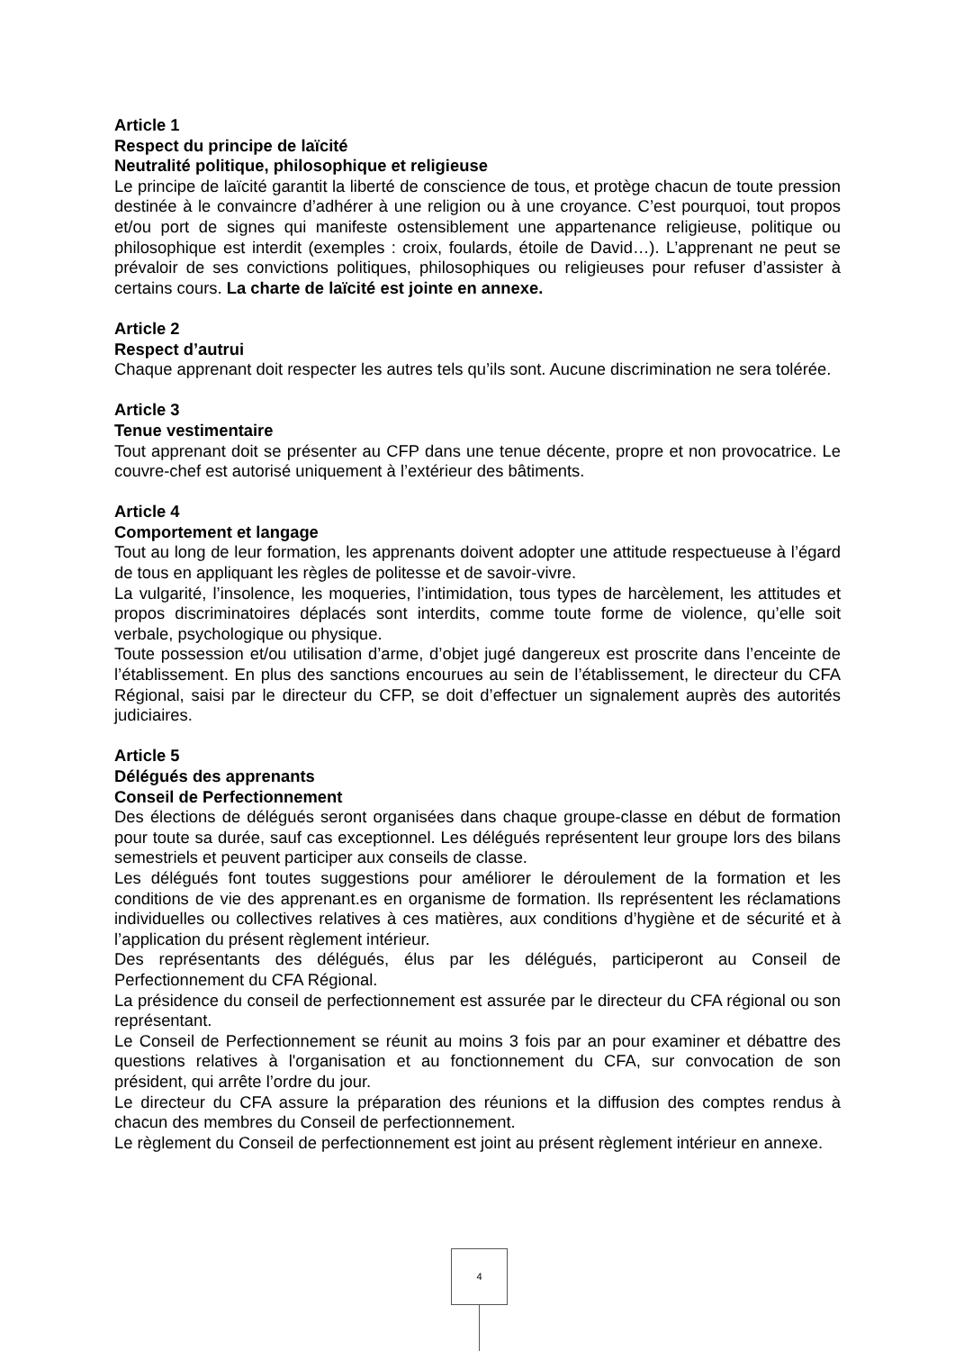Article 1
Respect du principe de laïcité
Neutralité politique, philosophique et religieuse
Le principe de laïcité garantit la liberté de conscience de tous, et protège chacun de toute pression destinée à le convaincre d’adhérer à une religion ou à une croyance. C’est pourquoi, tout propos et/ou port de signes qui manifeste ostensiblement une appartenance religieuse, politique ou philosophique est interdit (exemples : croix, foulards, étoile de David…). L’apprenant ne peut se prévaloir de ses convictions politiques, philosophiques ou religieuses pour refuser d’assister à certains cours. La charte de laïcité est jointe en annexe.
Article 2
Respect d’autrui
Chaque apprenant doit respecter les autres tels qu’ils sont. Aucune discrimination ne sera tolérée.
Article 3
Tenue vestimentaire
Tout apprenant doit se présenter au CFP dans une tenue décente, propre et non provocatrice. Le couvre-chef est autorisé uniquement à l’extérieur des bâtiments.
Article 4
Comportement et langage
Tout au long de leur formation, les apprenants doivent adopter une attitude respectueuse à l’égard de tous en appliquant les règles de politesse et de savoir-vivre.
La vulgarité, l’insolence, les moqueries, l’intimidation, tous types de harcèlement, les attitudes et propos discriminatoires déplacés sont interdits, comme toute forme de violence, qu’elle soit verbale, psychologique ou physique.
Toute possession et/ou utilisation d’arme, d’objet jugé dangereux est proscrite dans l’enceinte de l’établissement. En plus des sanctions encourues au sein de l’établissement, le directeur du CFA Régional, saisi par le directeur du CFP, se doit d’effectuer un signalement auprès des autorités judiciaires.
Article 5
Délégués des apprenants
Conseil de Perfectionnement
Des élections de délégués seront organisées dans chaque groupe-classe en début de formation pour toute sa durée, sauf cas exceptionnel. Les délégués représentent leur groupe lors des bilans semestriels et peuvent participer aux conseils de classe.
Les délégués font toutes suggestions pour améliorer le déroulement de la formation et les conditions de vie des apprenant.es en organisme de formation. Ils représentent les réclamations individuelles ou collectives relatives à ces matières, aux conditions d’hygiène et de sécurité et à l’application du présent règlement intérieur.
Des représentants des délégués, élus par les délégués, participeront au Conseil de Perfectionnement du CFA Régional.
La présidence du conseil de perfectionnement est assurée par le directeur du CFA régional ou son représentant.
Le Conseil de Perfectionnement se réunit au moins 3 fois par an pour examiner et débattre des questions relatives à l'organisation et au fonctionnement du CFA, sur convocation de son président, qui arrête l’ordre du jour.
Le directeur du CFA assure la préparation des réunions et la diffusion des comptes rendus à chacun des membres du Conseil de perfectionnement.
Le règlement du Conseil de perfectionnement est joint au présent règlement intérieur en annexe.
4